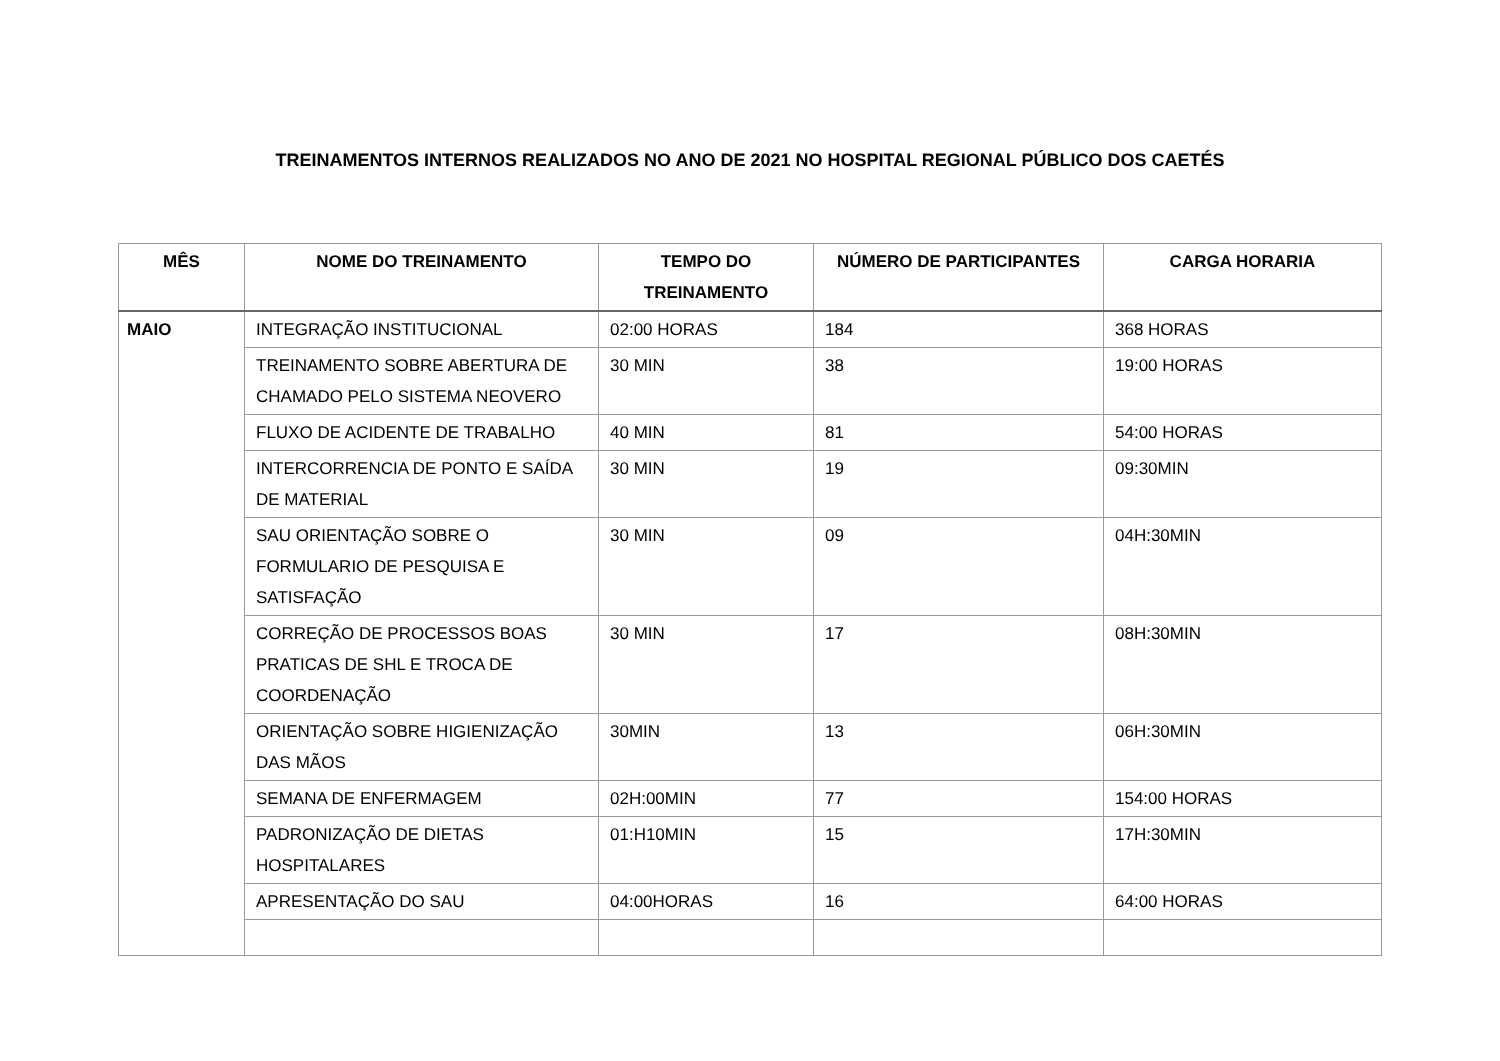TREINAMENTOS INTERNOS REALIZADOS NO ANO DE 2021 NO HOSPITAL REGIONAL PÚBLICO DOS CAETÉS
| MÊS | NOME DO TREINAMENTO | TEMPO DO TREINAMENTO | NÚMERO DE PARTICIPANTES | CARGA HORARIA |
| --- | --- | --- | --- | --- |
| MAIO | INTEGRAÇÃO INSTITUCIONAL | 02:00 HORAS | 184 | 368 HORAS |
| | TREINAMENTO SOBRE ABERTURA DE CHAMADO PELO SISTEMA NEOVERO | 30 MIN | 38 | 19:00 HORAS |
| | FLUXO DE ACIDENTE DE TRABALHO | 40 MIN | 81 | 54:00 HORAS |
| | INTERCORRENCIA DE PONTO E SAÍDA DE MATERIAL | 30 MIN | 19 | 09:30MIN |
| | SAU ORIENTAÇÃO SOBRE O FORMULARIO DE PESQUISA E SATISFAÇÃO | 30 MIN | 09 | 04H:30MIN |
| | CORREÇÃO DE PROCESSOS BOAS PRATICAS DE SHL E TROCA DE COORDENAÇÃO | 30 MIN | 17 | 08H:30MIN |
| | ORIENTAÇÃO SOBRE HIGIENIZAÇÃO DAS MÃOS | 30MIN | 13 | 06H:30MIN |
| | SEMANA DE ENFERMAGEM | 02H:00MIN | 77 | 154:00 HORAS |
| | PADRONIZAÇÃO DE DIETAS HOSPITALARES | 01:H10MIN | 15 | 17H:30MIN |
| | APRESENTAÇÃO DO SAU | 04:00HORAS | 16 | 64:00 HORAS |